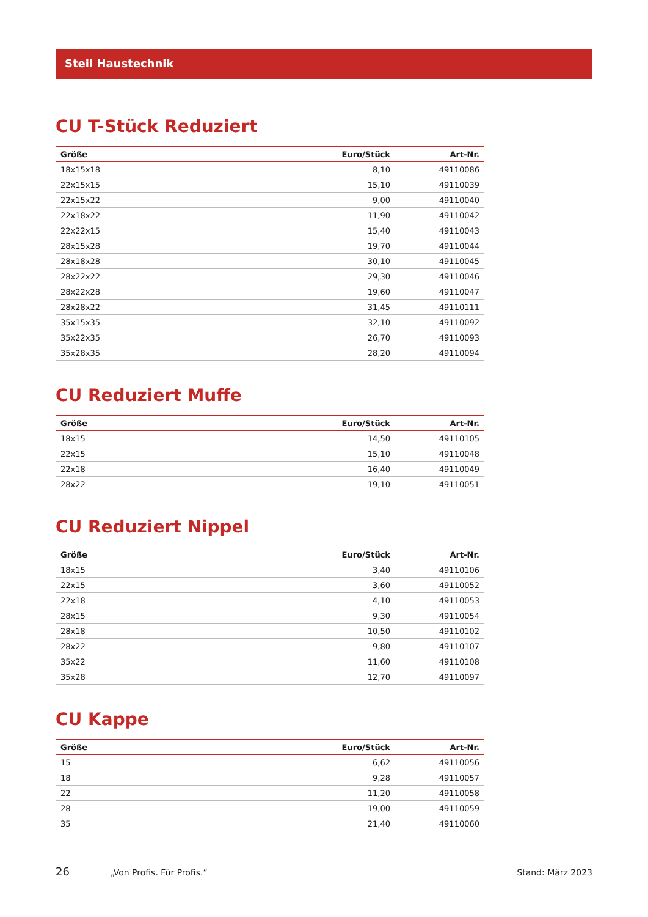Steil Haustechnik
CU T-Stück Reduziert
| Größe | Euro/Stück | Art-Nr. |
| --- | --- | --- |
| 18x15x18 | 8,10 | 49110086 |
| 22x15x15 | 15,10 | 49110039 |
| 22x15x22 | 9,00 | 49110040 |
| 22x18x22 | 11,90 | 49110042 |
| 22x22x15 | 15,40 | 49110043 |
| 28x15x28 | 19,70 | 49110044 |
| 28x18x28 | 30,10 | 49110045 |
| 28x22x22 | 29,30 | 49110046 |
| 28x22x28 | 19,60 | 49110047 |
| 28x28x22 | 31,45 | 49110111 |
| 35x15x35 | 32,10 | 49110092 |
| 35x22x35 | 26,70 | 49110093 |
| 35x28x35 | 28,20 | 49110094 |
CU Reduziert Muffe
| Größe | Euro/Stück | Art-Nr. |
| --- | --- | --- |
| 18x15 | 14,50 | 49110105 |
| 22x15 | 15,10 | 49110048 |
| 22x18 | 16,40 | 49110049 |
| 28x22 | 19,10 | 49110051 |
CU Reduziert Nippel
| Größe | Euro/Stück | Art-Nr. |
| --- | --- | --- |
| 18x15 | 3,40 | 49110106 |
| 22x15 | 3,60 | 49110052 |
| 22x18 | 4,10 | 49110053 |
| 28x15 | 9,30 | 49110054 |
| 28x18 | 10,50 | 49110102 |
| 28x22 | 9,80 | 49110107 |
| 35x22 | 11,60 | 49110108 |
| 35x28 | 12,70 | 49110097 |
CU Kappe
| Größe | Euro/Stück | Art-Nr. |
| --- | --- | --- |
| 15 | 6,62 | 49110056 |
| 18 | 9,28 | 49110057 |
| 22 | 11,20 | 49110058 |
| 28 | 19,00 | 49110059 |
| 35 | 21,40 | 49110060 |
26 „Von Profis. Für Profis.“Stand: März 2023